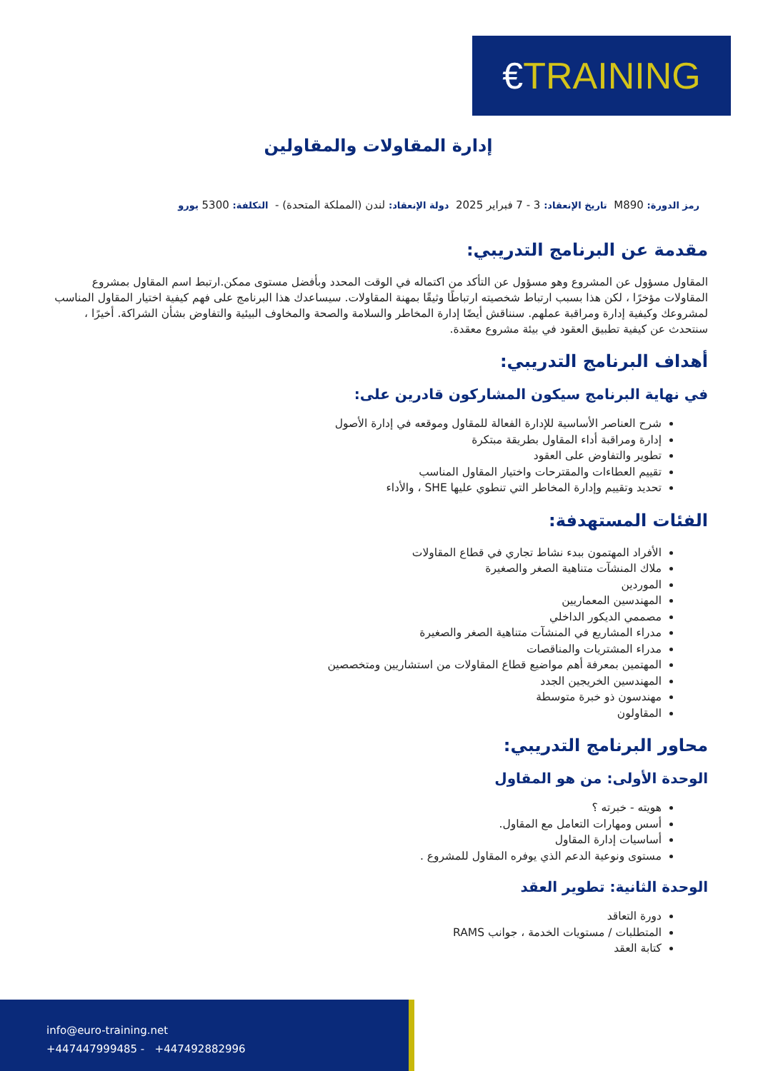€ TRAINING
إدارة المقاولات والمقاولين
رمز الدورة: M890 تاريخ الإنعقاد: 3 - 7 فبراير 2025 دولة الإنعقاد: لندن (المملكة المتحدة) - التكلفة: 5300 يورو
مقدمة عن البرنامج التدريبي:
المقاول مسؤول عن المشروع وهو مسؤول عن التأكد من اكتماله في الوقت المحدد وبأفضل مستوى ممكن.ارتبط اسم المقاول بمشروع المقاولات مؤخرًا ، لكن هذا بسبب ارتباط شخصيته ارتباطًا وثيقًا بمهنة المقاولات. سيساعدك هذا البرنامج على فهم كيفية اختيار المقاول المناسب لمشروعك وكيفية إدارة ومراقبة عملهم. سنناقش أيضًا إدارة المخاطر والسلامة والصحة والمخاوف البيئية والتفاوض بشأن الشراكة. أخيرًا ، سنتحدث عن كيفية تطبيق العقود في بيئة مشروع معقدة.
أهداف البرنامج التدريبي:
في نهاية البرنامج سيكون المشاركون قادرين على:
شرح العناصر الأساسية للإدارة الفعالة للمقاول وموقعه في إدارة الأصول
إدارة ومراقبة أداء المقاول بطريقة مبتكرة
تطوير والتفاوض على العقود
تقييم العطاءات والمقترحات واختيار المقاول المناسب
تحديد وتقييم وإدارة المخاطر التي تنطوي عليها SHE ، والأداء
الفئات المستهدفة:
الأفراد المهتمون ببدء نشاط تجاري في قطاع المقاولات
ملاك المنشآت متناهية الصغر والصغيرة
الموردين
المهندسين المعماريين
مصممي الديكور الداخلي
مدراء المشاريع في المنشآت متناهية الصغر والصغيرة
مدراء المشتريات والمناقصات
المهتمين بمعرفة أهم مواضيع قطاع المقاولات من استشاريين ومتخصصين
المهندسين الخريجين الجدد
مهندسون ذو خبرة متوسطة
المقاولون
محاور البرنامج التدريبي:
الوحدة الأولى: من هو المقاول
هويته - خبرته ؟
أسس ومهارات التعامل مع المقاول.
أساسيات إدارة المقاول
مستوى ونوعية الدعم الذي يوفره المقاول للمشروع .
الوحدة الثانية: تطوير العقد
دورة التعاقد
المتطلبات / مستويات الخدمة ، جوانب RAMS
كتابة العقد
info@euro-training.net
+447447999485 - +447492882996